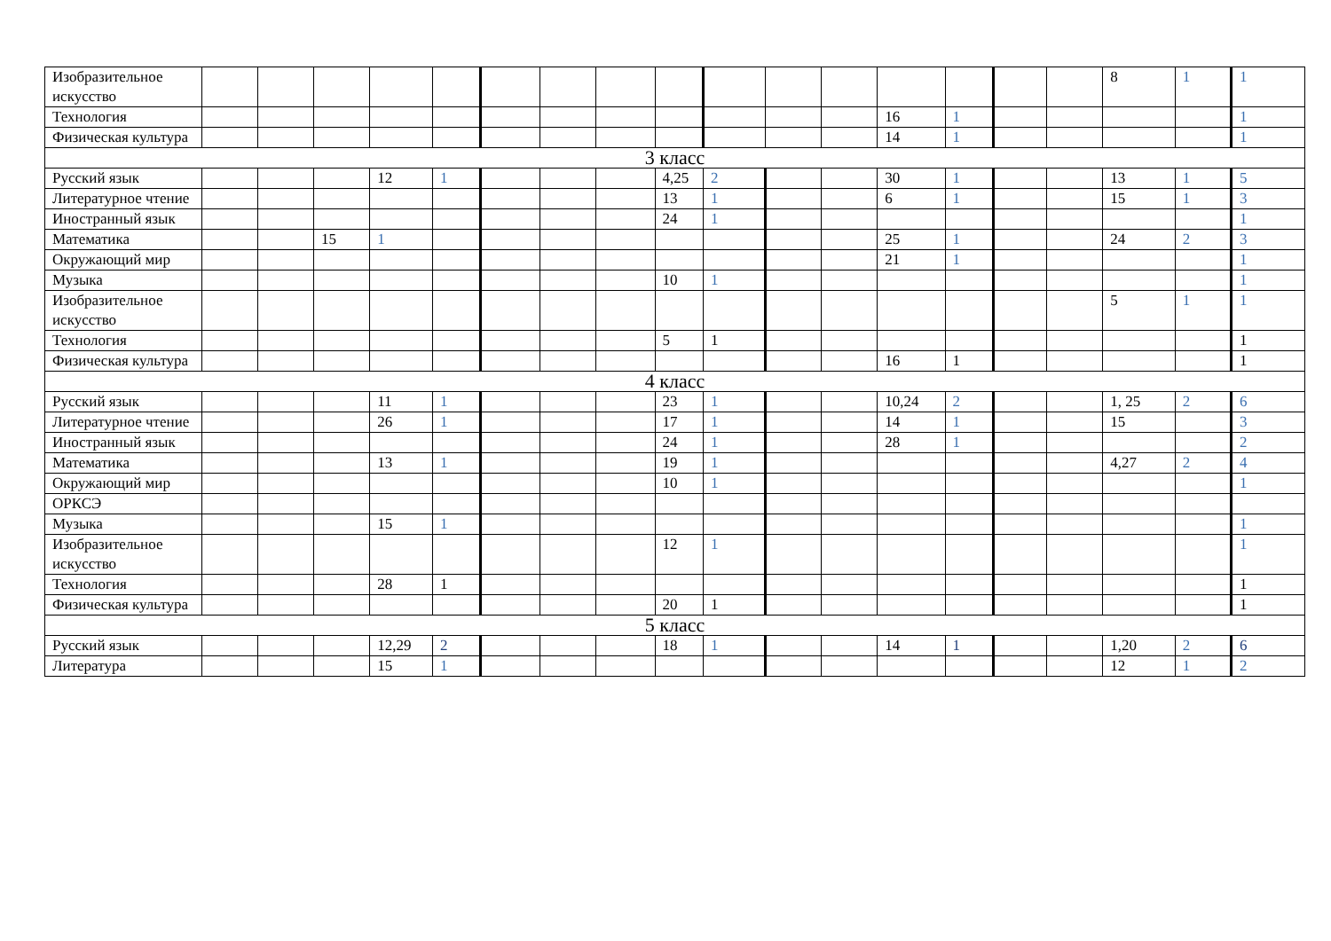| Изобразительное искусство | | | | | | | | | | | | | | | | | 8 | 1 | 1 |
| Технология | | | | | | | | | | | | | 16 | 1 | | | | | 1 |
| Физическая культура | | | | | | | | | | | | | 14 | 1 | | | | | 1 |
| 3 класс | | | | | | | | | | | | | | | | | | | |
| Русский язык | | | | 12 | 1 | | | | 4,25 | 2 | | | 30 | 1 | | | 13 | 1 | 5 |
| Литературное чтение | | | | | | | | | 13 | 1 | | | 6 | 1 | | | 15 | 1 | 3 |
| Иностранный язык | | | | | | | | | 24 | 1 | | | | | | | | | 1 |
| Математика | | | 15 | 1 | | | | | | | | | 25 | 1 | | | 24 | 2 | 3 |
| Окружающий мир | | | | | | | | | | | | | 21 | 1 | | | | | 1 |
| Музыка | | | | | | | | | 10 | 1 | | | | | | | | | 1 |
| Изобразительное искусство | | | | | | | | | | | | | | | | | 5 | 1 | 1 |
| Технология | | | | | | | | | 5 | 1 | | | | | | | | | 1 |
| Физическая культура | | | | | | | | | | | | | 16 | 1 | | | | | 1 |
| 4 класс | | | | | | | | | | | | | | | | | | | |
| Русский язык | | | | 11 | 1 | | | | 23 | 1 | | | 10,24 | 2 | | | 1, 25 | 2 | 6 |
| Литературное чтение | | | | 26 | 1 | | | | 17 | 1 | | | 14 | 1 | | | 15 | | 3 |
| Иностранный язык | | | | | | | | | 24 | 1 | | | 28 | 1 | | | | | 2 |
| Математика | | | | 13 | 1 | | | | 19 | 1 | | | | | | | 4,27 | 2 | 4 |
| Окружающий мир | | | | | | | | | 10 | 1 | | | | | | | | | 1 |
| ОРКСЭ | | | | | | | | | | | | | | | | | | | |
| Музыка | | | | 15 | 1 | | | | | | | | | | | | | | 1 |
| Изобразительное искусство | | | | | | | | | 12 | 1 | | | | | | | | | 1 |
| Технология | | | | 28 | 1 | | | | | | | | | | | | | | 1 |
| Физическая культура | | | | | | | | | 20 | 1 | | | | | | | | | 1 |
| 5 класс | | | | | | | | | | | | | | | | | | | |
| Русский язык | | | | 12,29 | 2 | | | | 18 | 1 | | | 14 | 1 | | | 1,20 | 2 | 6 |
| Литература | | | | 15 | 1 | | | | | | | | | | | | 12 | 1 | 2 |